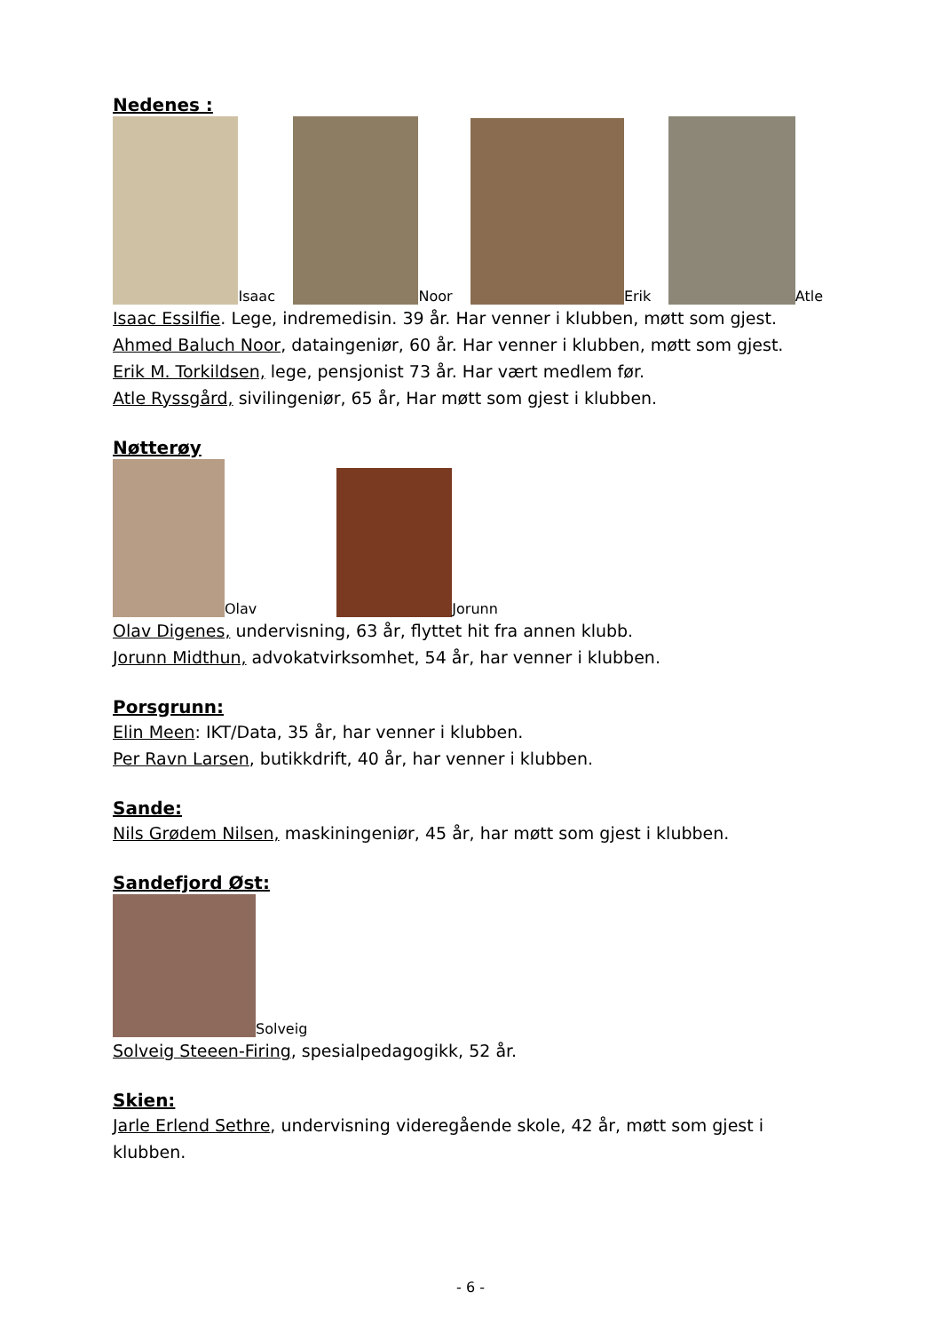Nedenes :
Isaac Noor Erik Atle
Isaac Essilfie. Lege, indremedisin. 39 år. Har venner i klubben, møtt som gjest.
Ahmed Baluch Noor, dataingeniør, 60 år. Har venner i klubben, møtt som gjest.
Erik M. Torkildsen, lege, pensjonist 73 år. Har vært medlem før.
Atle Ryssgård, sivilingeniør, 65 år, Har møtt som gjest i klubben.
Nøtterøy
Olav Jorunn
Olav Digenes, undervisning, 63 år, flyttet hit fra annen klubb.
Jorunn Midthun, advokatvirksomhet, 54 år, har venner i klubben.
Porsgrunn:
Elin Meen: IKT/Data, 35 år, har venner i klubben.
Per Ravn Larsen, butikkdrift, 40 år, har venner i klubben.
Sande:
Nils Grødem Nilsen, maskiningeniør, 45 år, har møtt som gjest i klubben.
Sandefjord Øst:
Solveig
Solveig Steeen-Firing, spesialpedagogikk, 52 år.
Skien:
Jarle Erlend Sethre, undervisning videregående skole, 42 år, møtt som gjest i klubben.
- 6 -